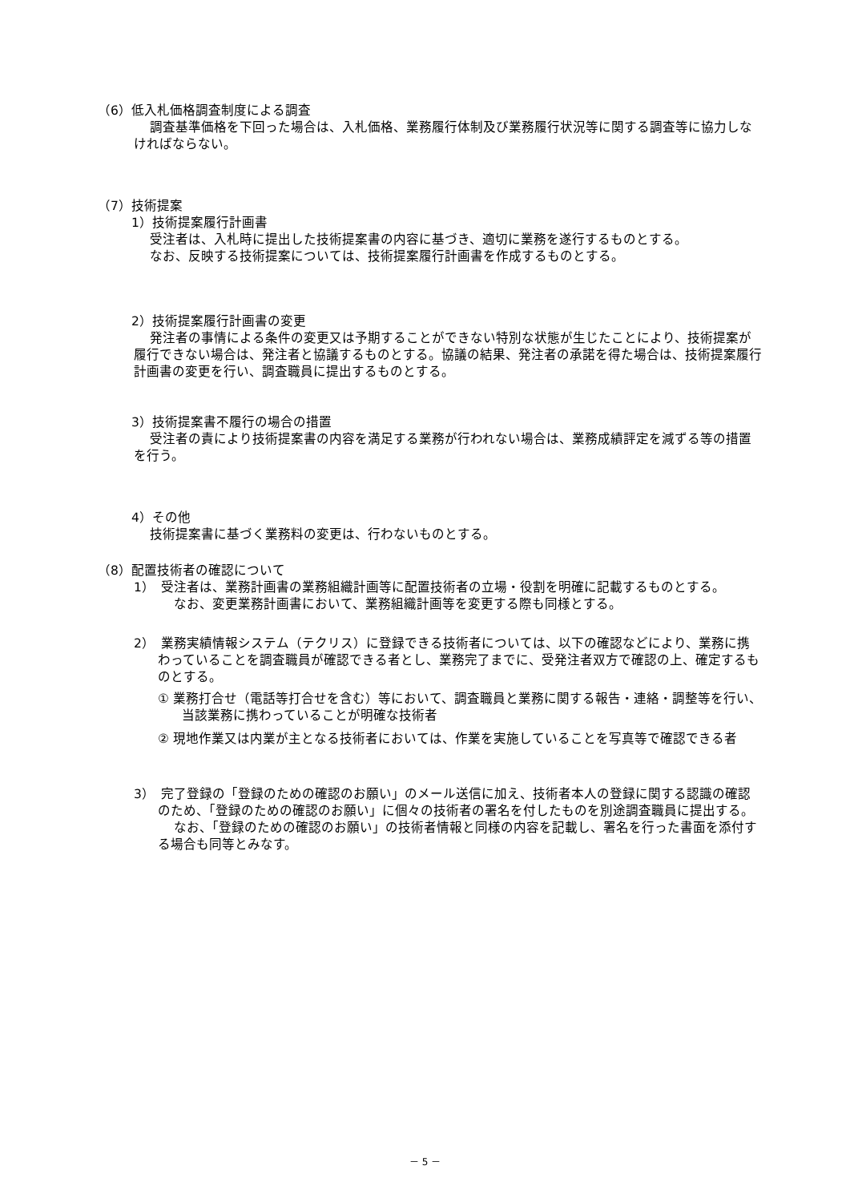（6）低入札価格調査制度による調査
調査基準価格を下回った場合は、入札価格、業務履行体制及び業務履行状況等に関する調査等に協力しなければならない。
（7）技術提案
1）技術提案履行計画書
受注者は、入札時に提出した技術提案書の内容に基づき、適切に業務を遂行するものとする。
なお、反映する技術提案については、技術提案履行計画書を作成するものとする。
2）技術提案履行計画書の変更
発注者の事情による条件の変更又は予期することができない特別な状態が生じたことにより、技術提案が履行できない場合は、発注者と協議するものとする。協議の結果、発注者の承諾を得た場合は、技術提案履行計画書の変更を行い、調査職員に提出するものとする。
3）技術提案書不履行の場合の措置
受注者の責により技術提案書の内容を満足する業務が行われない場合は、業務成績評定を減ずる等の措置を行う。
4）その他
技術提案書に基づく業務料の変更は、行わないものとする。
（8）配置技術者の確認について
1）　受注者は、業務計画書の業務組織計画等に配置技術者の立場・役割を明確に記載するものとする。
なお、変更業務計画書において、業務組織計画等を変更する際も同様とする。
2）　業務実績情報システム（テクリス）に登録できる技術者については、以下の確認などにより、業務に携わっていることを調査職員が確認できる者とし、業務完了までに、受発注者双方で確認の上、確定するものとする。
① 業務打合せ（電話等打合せを含む）等において、調査職員と業務に関する報告・連絡・調整等を行い、当該業務に携わっていることが明確な技術者
② 現地作業又は内業が主となる技術者においては、作業を実施していることを写真等で確認できる者
3）　完了登録の「登録のための確認のお願い」のメール送信に加え、技術者本人の登録に関する認識の確認のため、「登録のための確認のお願い」に個々の技術者の署名を付したものを別途調査職員に提出する。
なお、「登録のための確認のお願い」の技術者情報と同様の内容を記載し、署名を行った書面を添付する場合も同等とみなす。
－ 5 －